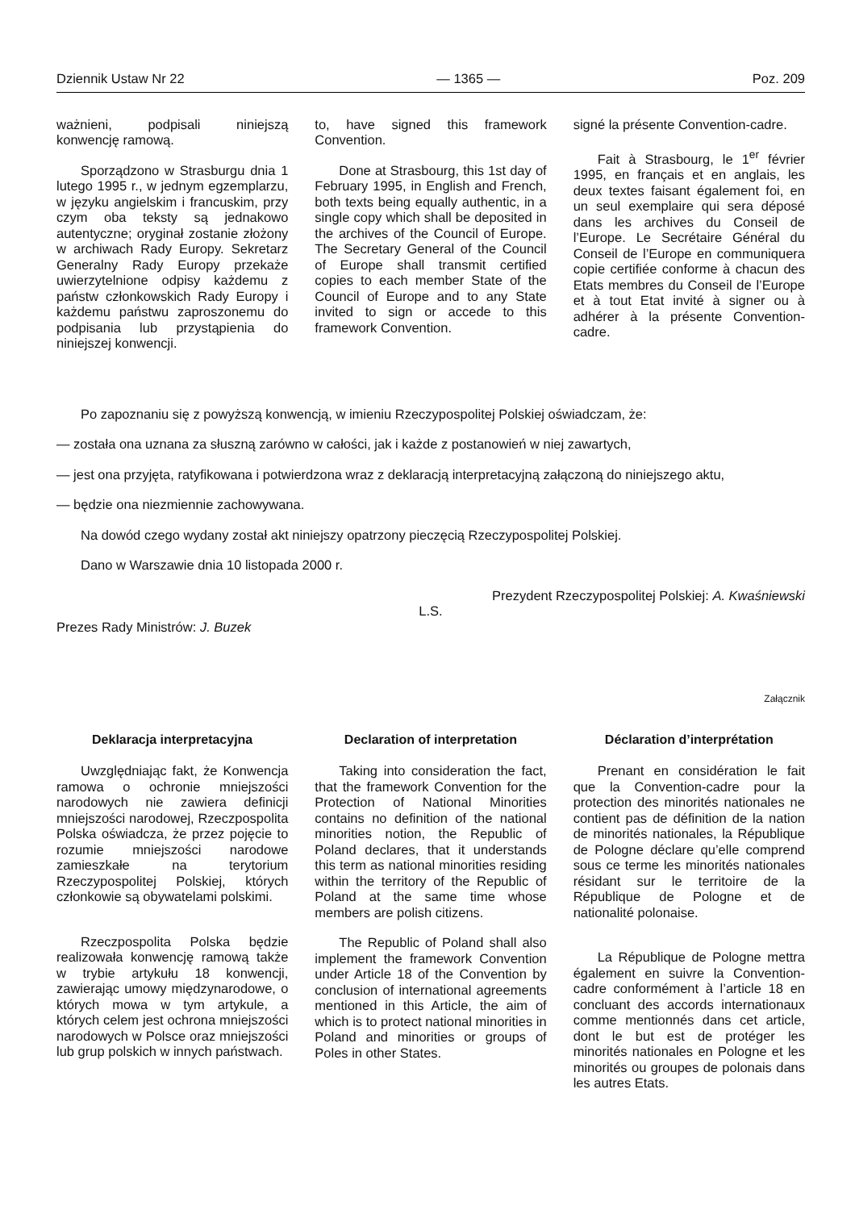Dziennik Ustaw Nr 22 — 1365 — Poz. 209
ważnieni, podpisali niniejszą konwencję ramową.
Sporządzono w Strasburgu dnia 1 lutego 1995 r., w jednym egzemplarzu, w języku angielskim i francuskim, przy czym oba teksty są jednakowo autentyczne; oryginał zostanie złożony w archiwach Rady Europy. Sekretarz Generalny Rady Europy przekaże uwierzytelnione odpisy każdemu z państw członkowskich Rady Europy i każdemu państwu zaproszonemu do podpisania lub przystąpienia do niniejszej konwencji.
to, have signed this framework Convention.
Done at Strasbourg, this 1st day of February 1995, in English and French, both texts being equally authentic, in a single copy which shall be deposited in the archives of the Council of Europe. The Secretary General of the Council of Europe shall transmit certified copies to each member State of the Council of Europe and to any State invited to sign or accede to this framework Convention.
signé la présente Convention-cadre.
Fait à Strasbourg, le 1<sup>er</sup> février 1995, en français et en anglais, les deux textes faisant également foi, en un seul exemplaire qui sera déposé dans les archives du Conseil de l’Europe. Le Secrétaire Général du Conseil de l’Europe en communiquera copie certifiée conforme à chacun des Etats membres du Conseil de l’Europe et à tout Etat invité à signer ou à adhérer à la présente Convention-cadre.
Po zapoznaniu się z powyższą konwencją, w imieniu Rzeczypospolitej Polskiej oświadczam, że:
— została ona uznana za słuszną zarówno w całości, jak i każde z postanowień w niej zawartych,
— jest ona przyjęta, ratyfikowana i potwierdzona wraz z deklaracją interpretacyjną załączoną do niniejszego aktu,
— będzie ona niezmiennie zachowywana.
Na dowód czego wydany został akt niniejszy opatrzony pieczęcią Rzeczypospolitej Polskiej.
Dano w Warszawie dnia 10 listopada 2000 r.
Prezydent Rzeczypospolitej Polskiej: A. Kwaśniewski
L.S.
Prezes Rady Ministrów: J. Buzek
Załącznik
Deklaracja interpretacyjna
Uwzględniając fakt, że Konwencja ramowa o ochronie mniejszości narodowych nie zawiera definicji mniejszości narodowej, Rzeczpospolita Polska oświadcza, że przez pojęcie to rozumie mniejszości narodowe zamieszkałe na terytorium Rzeczypospolitej Polskiej, których członkowie są obywatelami polskimi.
Rzeczpospolita Polska będzie realizowała konwencję ramową także w trybie artykułu 18 konwencji, zawierając umowy międzynarodowe, o których mowa w tym artykule, a których celem jest ochrona mniejszości narodowych w Polsce oraz mniejszości lub grup polskich w innych państwach.
Declaration of interpretation
Taking into consideration the fact, that the framework Convention for the Protection of National Minorities contains no definition of the national minorities notion, the Republic of Poland declares, that it understands this term as national minorities residing within the territory of the Republic of Poland at the same time whose members are polish citizens.
The Republic of Poland shall also implement the framework Convention under Article 18 of the Convention by conclusion of international agreements mentioned in this Article, the aim of which is to protect national minorities in Poland and minorities or groups of Poles in other States.
Déclaration d’interprétation
Prenant en considération le fait que la Convention-cadre pour la protection des minorités nationales ne contient pas de définition de la nation de minorités nationales, la République de Pologne déclare qu’elle comprend sous ce terme les minorités nationales résidant sur le territoire de la République de Pologne et de nationalité polonaise.
La République de Pologne mettra également en suivre la Convention-cadre conformément à l’article 18 en concluant des accords internationaux comme mentionnés dans cet article, dont le but est de protéger les minorités nationales en Pologne et les minorités ou groupes de polonais dans les autres Etats.